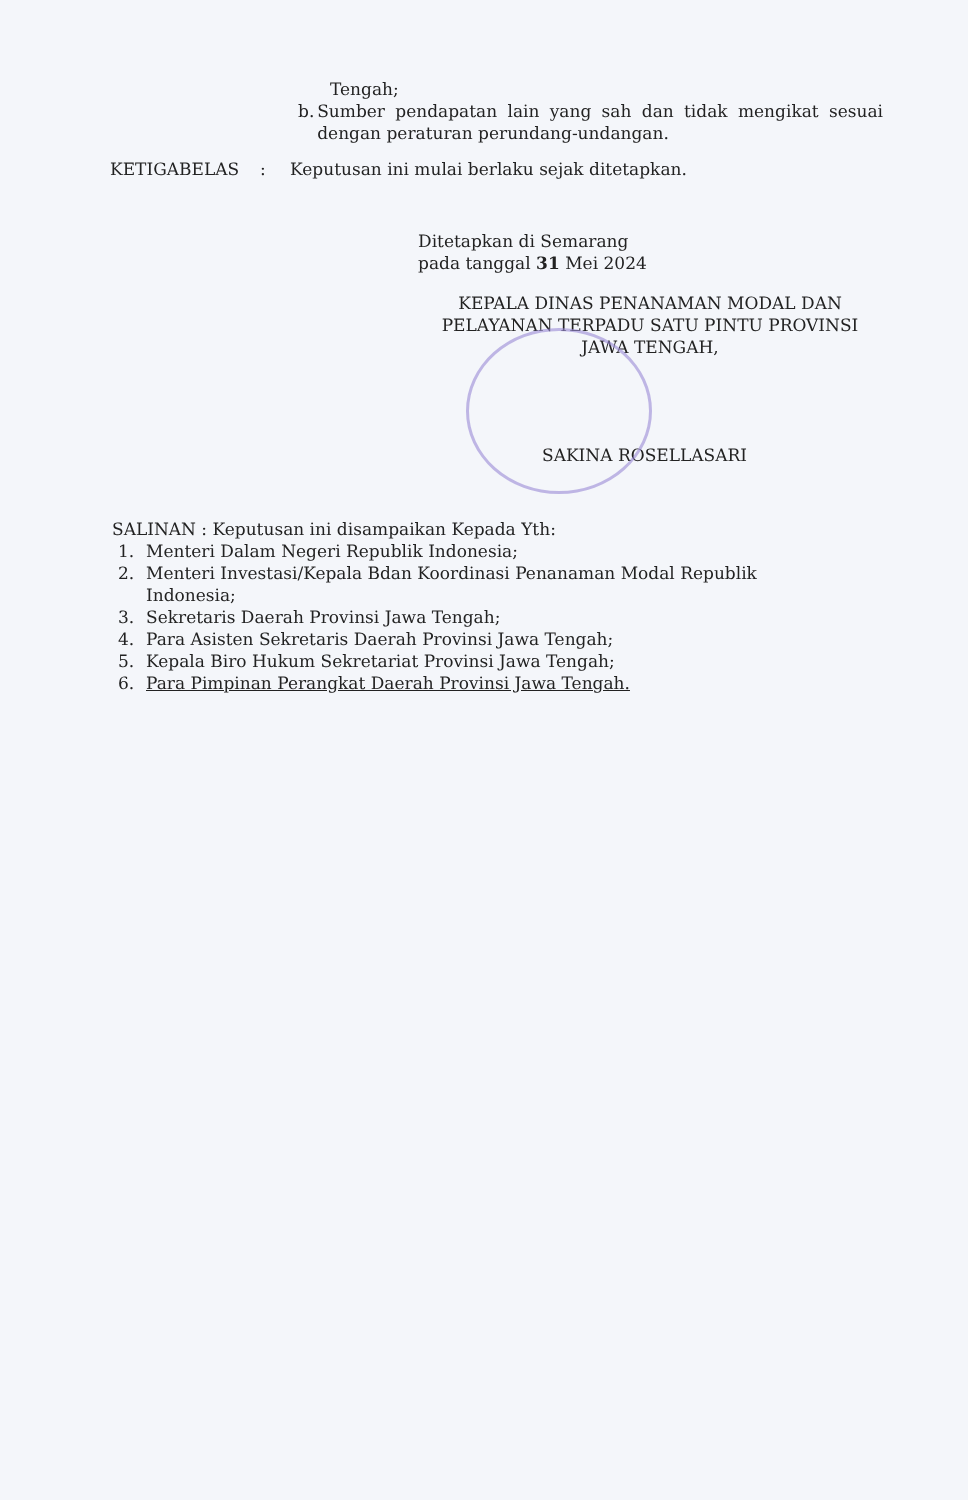Tengah;
b. Sumber pendapatan lain yang sah dan tidak mengikat sesuai dengan peraturan perundang-undangan.
KETIGABELAS: Keputusan ini mulai berlaku sejak ditetapkan.
Ditetapkan di Semarang
pada tanggal 31 Mei 2024
KEPALA DINAS PENANAMAN MODAL DAN PELAYANAN TERPADU SATU PINTU PROVINSI JAWA TENGAH,
SAKINA ROSELLASARI
SALINAN : Keputusan ini disampaikan Kepada Yth:
1. Menteri Dalam Negeri Republik Indonesia;
2. Menteri Investasi/Kepala Bdan Koordinasi Penanaman Modal Republik Indonesia;
3. Sekretaris Daerah Provinsi Jawa Tengah;
4. Para Asisten Sekretaris Daerah Provinsi Jawa Tengah;
5. Kepala Biro Hukum Sekretariat Provinsi Jawa Tengah;
6. Para Pimpinan Perangkat Daerah Provinsi Jawa Tengah.